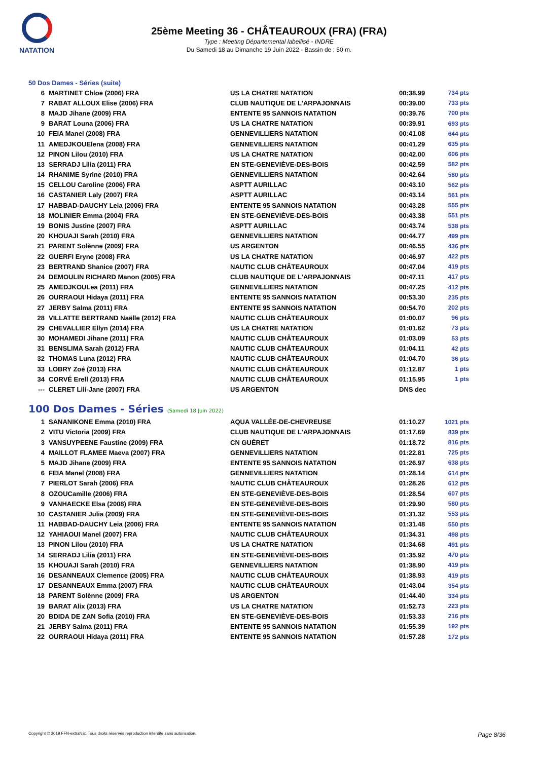NATATION
25ème Meeting 36 - CHÂTEAUROUX (FRA) (FRA)
Type : Meeting Départemental labellisé - INDRE
Du Samedi 18 au Dimanche 19 Juin 2022 - Bassin de : 50 m.
50 Dos Dames - Séries (suite)
| 6 | MARTINET Chloe (2006) FRA | US LA CHATRE NATATION | 00:38.99 | 734 pts |
| 7 | RABAT ALLOUX Elise (2006) FRA | CLUB NAUTIQUE DE L'ARPAJONNAIS | 00:39.00 | 733 pts |
| 8 | MAJD Jihane (2009) FRA | ENTENTE 95 SANNOIS NATATION | 00:39.76 | 700 pts |
| 9 | BARAT Louna (2006) FRA | US LA CHATRE NATATION | 00:39.91 | 693 pts |
| 10 | FEIA Manel (2008) FRA | GENNEVILLIERS NATATION | 00:41.08 | 644 pts |
| 11 | AMEDJKOUElena (2008) FRA | GENNEVILLIERS NATATION | 00:41.29 | 635 pts |
| 12 | PINON Lilou (2010) FRA | US LA CHATRE NATATION | 00:42.00 | 606 pts |
| 13 | SERRADJ Lilia (2011) FRA | EN STE-GENEVIÈVE-DES-BOIS | 00:42.59 | 582 pts |
| 14 | RHANIME Syrine (2010) FRA | GENNEVILLIERS NATATION | 00:42.64 | 580 pts |
| 15 | CELLOU Caroline (2006) FRA | ASPTT AURILLAC | 00:43.10 | 562 pts |
| 16 | CASTANIER Laly (2007) FRA | ASPTT AURILLAC | 00:43.14 | 561 pts |
| 17 | HABBAD-DAUCHY Leia (2006) FRA | ENTENTE 95 SANNOIS NATATION | 00:43.28 | 555 pts |
| 18 | MOLINIER Emma (2004) FRA | EN STE-GENEVIÈVE-DES-BOIS | 00:43.38 | 551 pts |
| 19 | BONIS Justine (2007) FRA | ASPTT AURILLAC | 00:43.74 | 538 pts |
| 20 | KHOUAJI Sarah (2010) FRA | GENNEVILLIERS NATATION | 00:44.77 | 499 pts |
| 21 | PARENT Solènne (2009) FRA | US ARGENTON | 00:46.55 | 436 pts |
| 22 | GUERFI Eryne (2008) FRA | US LA CHATRE NATATION | 00:46.97 | 422 pts |
| 23 | BERTRAND Shanice (2007) FRA | NAUTIC CLUB CHÂTEAUROUX | 00:47.04 | 419 pts |
| 24 | DEMOULIN RICHARD Manon (2005) FRA | CLUB NAUTIQUE DE L'ARPAJONNAIS | 00:47.11 | 417 pts |
| 25 | AMEDJKOULea (2011) FRA | GENNEVILLIERS NATATION | 00:47.25 | 412 pts |
| 26 | OURRAOUI Hidaya (2011) FRA | ENTENTE 95 SANNOIS NATATION | 00:53.30 | 235 pts |
| 27 | JERBY Salma (2011) FRA | ENTENTE 95 SANNOIS NATATION | 00:54.70 | 202 pts |
| 28 | VILLATTE BERTRAND Naëlle (2012) FRA | NAUTIC CLUB CHÂTEAUROUX | 01:00.07 | 96 pts |
| 29 | CHEVALLIER Ellyn (2014) FRA | US LA CHATRE NATATION | 01:01.62 | 73 pts |
| 30 | MOHAMEDI Jihane (2011) FRA | NAUTIC CLUB CHÂTEAUROUX | 01:03.09 | 53 pts |
| 31 | BENSLIMA Sarah (2012) FRA | NAUTIC CLUB CHÂTEAUROUX | 01:04.11 | 42 pts |
| 32 | THOMAS Luna (2012) FRA | NAUTIC CLUB CHÂTEAUROUX | 01:04.70 | 36 pts |
| 33 | LOBRY Zoé (2013) FRA | NAUTIC CLUB CHÂTEAUROUX | 01:12.87 | 1 pts |
| 34 | CORVÉ Erell (2013) FRA | NAUTIC CLUB CHÂTEAUROUX | 01:15.95 | 1 pts |
| --- | CLERET Lili-Jane (2007) FRA | US ARGENTON | DNS dec | |
100 Dos Dames - Séries (Samedi 18 Juin 2022)
| 1 | SANANIKONE Emma (2010) FRA | AQUA VALLÉE-DE-CHEVREUSE | 01:10.27 | 1021 pts |
| 2 | VITU Victoria (2009) FRA | CLUB NAUTIQUE DE L'ARPAJONNAIS | 01:17.69 | 839 pts |
| 3 | VANSUYPEENE Faustine (2009) FRA | CN GUÉRET | 01:18.72 | 816 pts |
| 4 | MAILLOT FLAMEE Maeva (2007) FRA | GENNEVILLIERS NATATION | 01:22.81 | 725 pts |
| 5 | MAJD Jihane (2009) FRA | ENTENTE 95 SANNOIS NATATION | 01:26.97 | 638 pts |
| 6 | FEIA Manel (2008) FRA | GENNEVILLIERS NATATION | 01:28.14 | 614 pts |
| 7 | PIERLOT Sarah (2006) FRA | NAUTIC CLUB CHÂTEAUROUX | 01:28.26 | 612 pts |
| 8 | OZOUCamille (2006) FRA | EN STE-GENEVIÈVE-DES-BOIS | 01:28.54 | 607 pts |
| 9 | VANHAECKE Elsa (2008) FRA | EN STE-GENEVIÈVE-DES-BOIS | 01:29.90 | 580 pts |
| 10 | CASTANIER Julia (2009) FRA | EN STE-GENEVIÈVE-DES-BOIS | 01:31.32 | 553 pts |
| 11 | HABBAD-DAUCHY Leia (2006) FRA | ENTENTE 95 SANNOIS NATATION | 01:31.48 | 550 pts |
| 12 | YAHIAOUI Manel (2007) FRA | NAUTIC CLUB CHÂTEAUROUX | 01:34.31 | 498 pts |
| 13 | PINON Lilou (2010) FRA | US LA CHATRE NATATION | 01:34.68 | 491 pts |
| 14 | SERRADJ Lilia (2011) FRA | EN STE-GENEVIÈVE-DES-BOIS | 01:35.92 | 470 pts |
| 15 | KHOUAJI Sarah (2010) FRA | GENNEVILLIERS NATATION | 01:38.90 | 419 pts |
| 16 | DESANNEAUX Clemence (2005) FRA | NAUTIC CLUB CHÂTEAUROUX | 01:38.93 | 419 pts |
| 17 | DESANNEAUX Emma (2007) FRA | NAUTIC CLUB CHÂTEAUROUX | 01:43.04 | 354 pts |
| 18 | PARENT Solènne (2009) FRA | US ARGENTON | 01:44.40 | 334 pts |
| 19 | BARAT Alix (2013) FRA | US LA CHATRE NATATION | 01:52.73 | 223 pts |
| 20 | BDIDA DE ZAN Sofia (2010) FRA | EN STE-GENEVIÈVE-DES-BOIS | 01:53.33 | 216 pts |
| 21 | JERBY Salma (2011) FRA | ENTENTE 95 SANNOIS NATATION | 01:55.39 | 192 pts |
| 22 | OURRAOUI Hidaya (2011) FRA | ENTENTE 95 SANNOIS NATATION | 01:57.28 | 172 pts |
Copyright © 2019 FFN-extraNat. Tous droits réservés reproduction interdite sans autorisation. Page 8/36